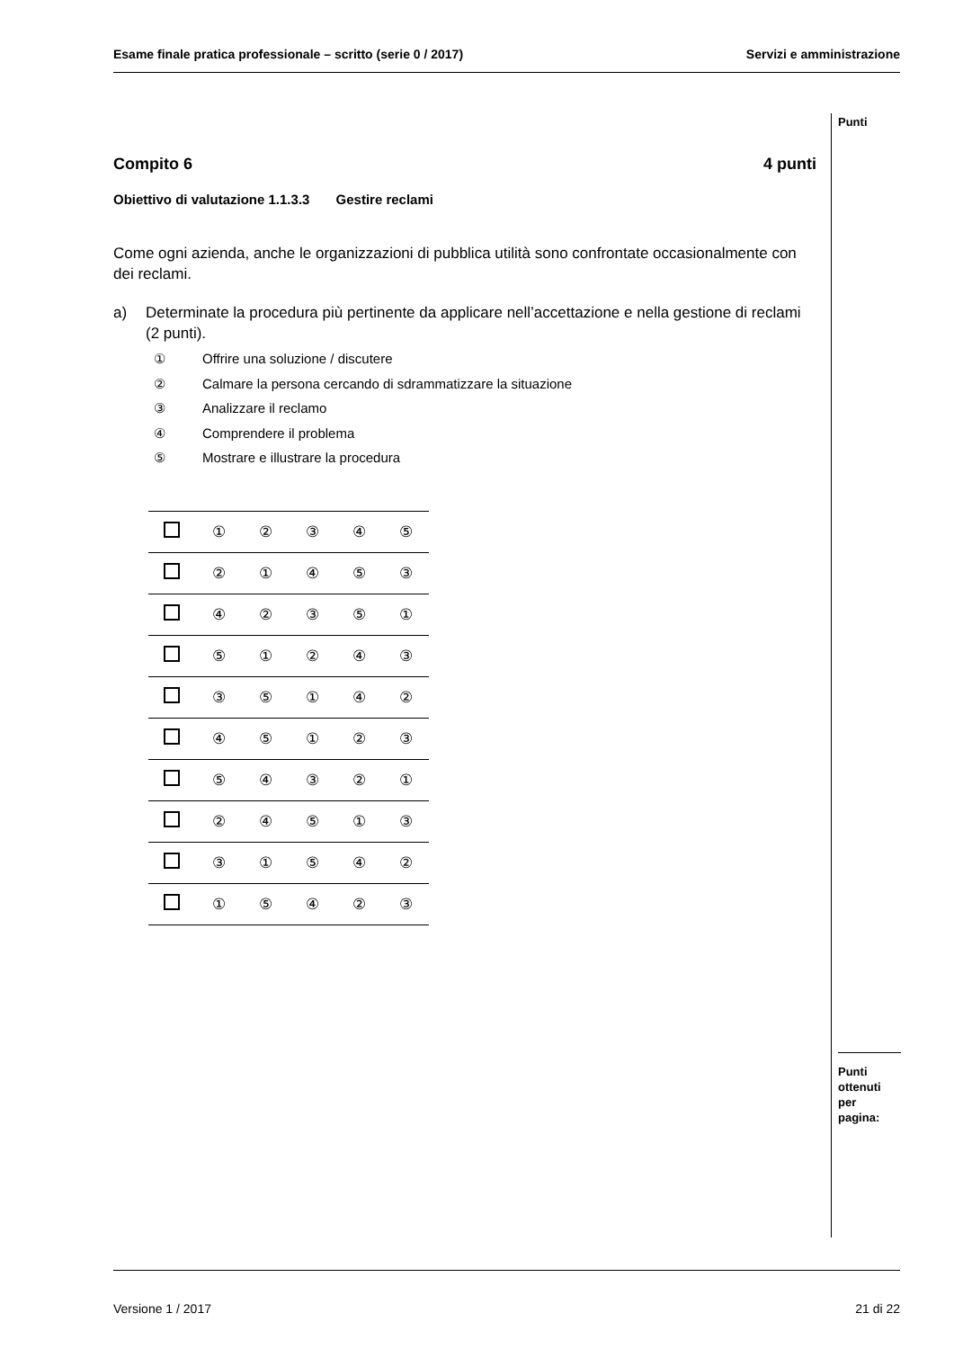Esame finale pratica professionale – scritto (serie 0 / 2017) Servizi e amministrazione
Punti
Compito 6 4 punti
Obiettivo di valutazione 1.1.3.3 Gestire reclami
Come ogni azienda, anche le organizzazioni di pubblica utilità sono confrontate occasionalmente con dei reclami.
a) Determinate la procedura più pertinente da applicare nell’accettazione e nella gestione di reclami (2 punti).
① Offrire una soluzione / discutere
② Calmare la persona cercando di sdrammatizzare la situazione
③ Analizzare il reclamo
④ Comprendere il problema
⑤ Mostrare e illustrare la procedura
| | ① | ② | ③ | ④ | ⑤ |
| | ② | ① | ④ | ⑤ | ③ |
| | ④ | ② | ③ | ⑤ | ① |
| | ⑤ | ① | ② | ④ | ③ |
| | ③ | ⑤ | ① | ④ | ② |
| | ④ | ⑤ | ① | ② | ③ |
| | ⑤ | ④ | ③ | ② | ① |
| | ② | ④ | ⑤ | ① | ③ |
| | ③ | ① | ⑤ | ④ | ② |
| | ① | ⑤ | ④ | ② | ③ |
Punti
ottenuti
per pagina:
Versione 1 / 2017 21 di 22